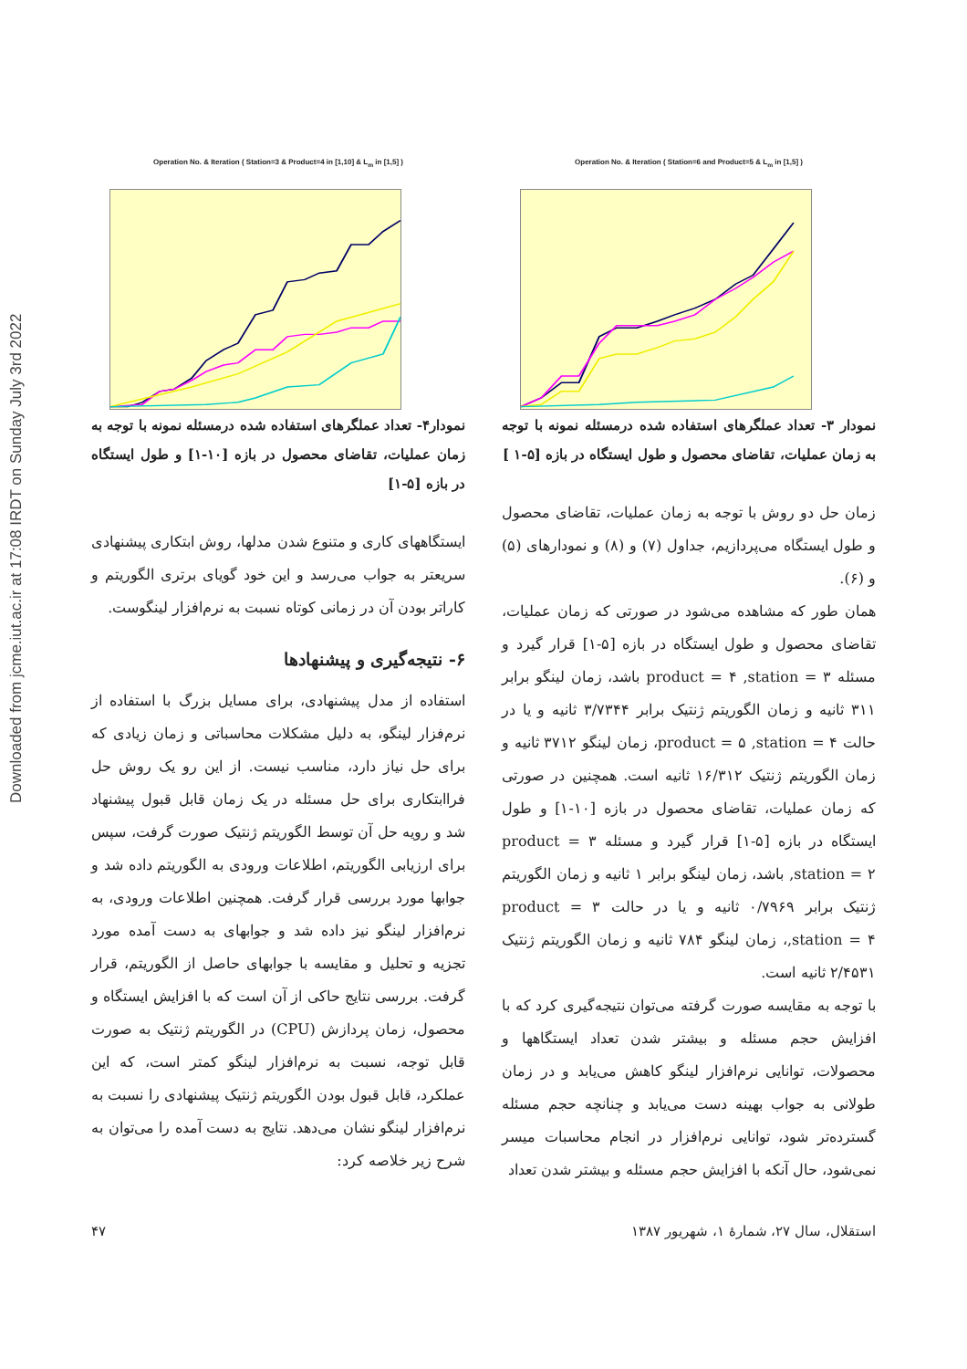Downloaded from jcme.iut.ac.ir at 17:08 IRDT on Sunday July 3rd 2022
Operation No. & Iteration ( Station=6 and Product=5 & L<sub>m</sub> in [1,5] )
نمودار ۳- تعداد عملگرهای استفاده شده درمسئله نمونه با توجه به زمان عملیات، تقاضای محصول و طول ایستگاه در بازه [۵-۱ ]
زمان حل دو روش با توجه به زمان عملیات، تقاضای محصول و طول ایستگاه می‌پردازیم، جداول (۷) و (۸) و نمودارهای (۵) و (۶).
همان طور که مشاهده می‌شود در صورتی که زمان عملیات، تقاضای محصول و طول ایستگاه در بازه [۵-۱] قرار گیرد و مسئله product = ۴ ,station = ۳ باشد، زمان لینگو برابر ۳۱۱ ثانیه و زمان الگوریتم ژنتیک برابر ۳/۷۳۴۴ ثانیه و یا در حالت product = ۵ ,station = ۴، زمان لینگو ۳۷۱۲ ثانیه و زمان الگوریتم ژنتیک ۱۶/۳۱۲ ثانیه است. همچنین در صورتی که زمان عملیات، تقاضای محصول در بازه [۱۰-۱] و طول ایستگاه در بازه [۵-۱] قرار گیرد و مسئله product = ۳ ,station = ۲ باشد، زمان لینگو برابر ۱ ثانیه و زمان الگوریتم ژنتیک برابر ۰/۷۹۶۹ ثانیه و یا در حالت product = ۳ ,station = ۴، زمان لینگو ۷۸۴ ثانیه و زمان الگوریتم ژنتیک ۲/۴۵۳۱ ثانیه است.
با توجه به مقایسه صورت گرفته می‌توان نتیجه‌گیری کرد که با افزایش حجم مسئله و بیشتر شدن تعداد ایستگاهها و محصولات، توانایی نرم‌افزار لینگو کاهش می‌یابد و در زمان طولانی به جواب بهینه دست می‌یابد و چنانچه حجم مسئله گسترده‌تر شود، توانایی نرم‌افزار در انجام محاسبات میسر نمی‌شود، حال آنکه با افزایش حجم مسئله و بیشتر شدن تعداد
Operation No. & Iteration ( Station=3 & Product=4 in [1,10] & L<sub>m</sub> in [1,5] )
نمودار۴- تعداد عملگرهای استفاده شده درمسئله نمونه با توجه به زمان عملیات، تقاضای محصول در بازه [۱۰-۱] و طول ایستگاه در بازه [۵-۱]
ایستگاههای کاری و متنوع شدن مدلها، روش ابتکاری پیشنهادی سریعتر به جواب می‌رسد و این خود گویای برتری الگوریتم و کاراتر بودن آن در زمانی کوتاه نسبت به نرم‌افزار لینگوست.
۶- نتیجه‌گیری و پیشنهادها
استفاده از مدل پیشنهادی، برای مسایل بزرگ با استفاده از نرم‌فزار لینگو، به دلیل مشکلات محاسباتی و زمان زیادی که برای حل نیاز دارد، مناسب نیست. از این رو یک روش حل فراابتکاری برای حل مسئله در یک زمان قابل قبول پیشنهاد شد و رویه حل آن توسط الگوریتم ژنتیک صورت گرفت، سپس برای ارزیابی الگوریتم، اطلاعات ورودی به الگوریتم داده شد و جوابها مورد بررسی قرار گرفت. همچنین اطلاعات ورودی، به نرم‌افزار لینگو نیز داده شد و جوابهای به دست آمده مورد تجزیه و تحلیل و مقایسه با جوابهای حاصل از الگوریتم، قرار گرفت. بررسی نتایج حاکی از آن است که با افزایش ایستگاه و محصول، زمان پردازش (CPU) در الگوریتم ژنتیک به صورت قابل توجه، نسبت به نرم‌افزار لینگو کمتر است، که این عملکرد، قابل قبول بودن الگوریتم ژنتیک پیشنهادی را نسبت به نرم‌افزار لینگو نشان می‌دهد. نتایج به دست آمده را می‌توان به شرح زیر خلاصه کرد:
استقلال، سال ۲۷، شمارهٔ ۱، شهریور ۱۳۸۷ ۴۷